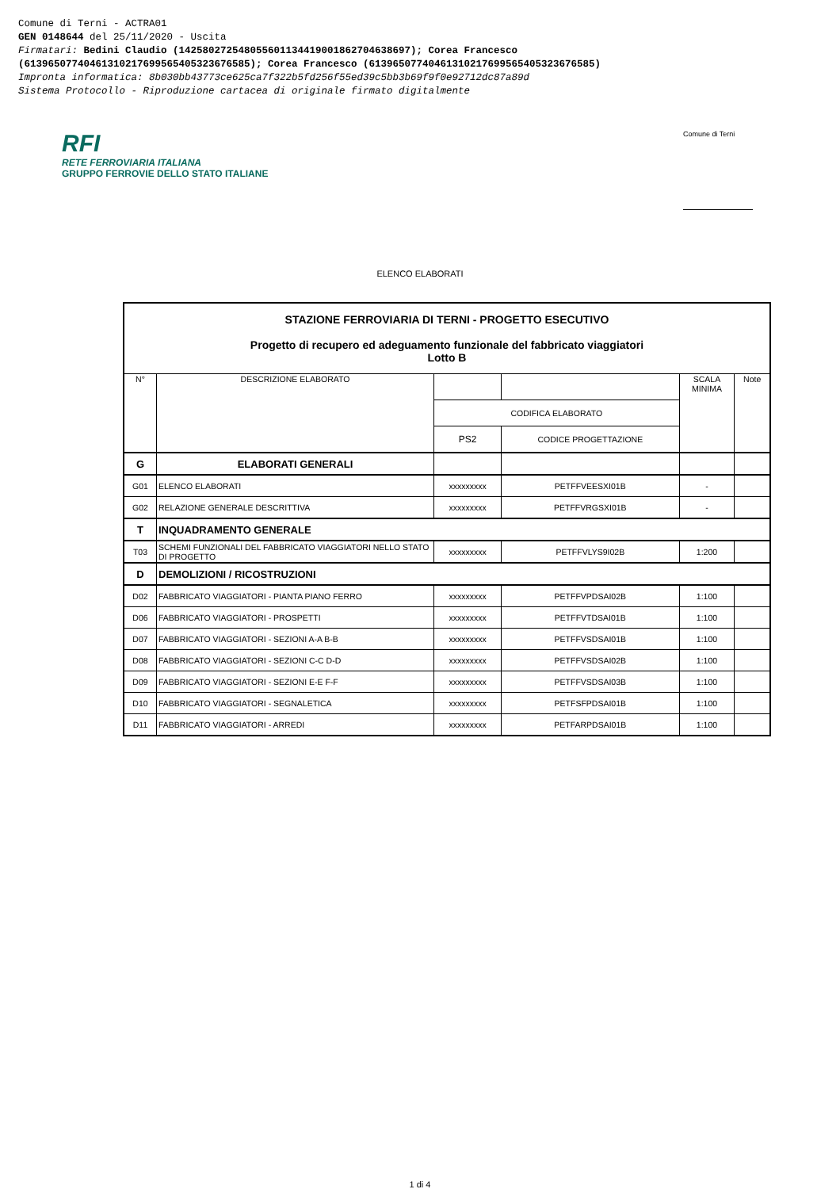Comune di Terni - ACTRA01
GEN 0148644 del 25/11/2020 - Uscita
Firmatari: Bedini Claudio (142580272548055601134419001862704638697); Corea Francesco
(61396507740461310217699565405323676585); Corea Francesco (61396507740461310217699565405323676585)
Impronta informatica: 8b030bb43773ce625ca7f322b5fd256f55ed39c5bb3b69f9f0e92712dc87a89d
Sistema Protocollo - Riproduzione cartacea di originale firmato digitalmente
RFI
RETE FERROVIARIA ITALIANA
GRUPPO FERROVIE DELLO STATO ITALIANE
Comune di Terni
ELENCO ELABORATI
| STAZIONE FERROVIARIA DI TERNI - PROGETTO ESECUTIVO Progetto di recupero ed adeguamento funzionale del fabbricato viaggiatori Lotto B | | | | | |
| N° | DESCRIZIONE ELABORATO | | | SCALA MINIMA | Note |
| | | CODIFICA ELABORATO | | | |
| | | PS2 | CODICE PROGETTAZIONE | | |
| G | ELABORATI GENERALI | | | | |
| G01 | ELENCO ELABORATI | xxxxxxxxx | PETFFVEESXI01B | - | |
| G02 | RELAZIONE GENERALE DESCRITTIVA | xxxxxxxxx | PETFFVRGSXI01B | - | |
| T | INQUADRAMENTO GENERALE | | | | |
| T03 | SCHEMI FUNZIONALI DEL FABBRICATO VIAGGIATORI NELLO STATO DI PROGETTO | xxxxxxxxx | PETFFVLYS9I02B | 1:200 | |
| D | DEMOLIZIONI / RICOSTRUZIONI | | | | |
| D02 | FABBRICATO VIAGGIATORI - PIANTA PIANO FERRO | xxxxxxxxx | PETFFVPDSAI02B | 1:100 | |
| D06 | FABBRICATO VIAGGIATORI - PROSPETTI | xxxxxxxxx | PETFFVTDSAI01B | 1:100 | |
| D07 | FABBRICATO VIAGGIATORI - SEZIONI A-A B-B | xxxxxxxxx | PETFFVSDSAI01B | 1:100 | |
| D08 | FABBRICATO VIAGGIATORI - SEZIONI C-C D-D | xxxxxxxxx | PETFFVSDSAI02B | 1:100 | |
| D09 | FABBRICATO VIAGGIATORI - SEZIONI E-E F-F | xxxxxxxxx | PETFFVSDSAI03B | 1:100 | |
| D10 | FABBRICATO VIAGGIATORI - SEGNALETICA | xxxxxxxxx | PETFSFPDSAI01B | 1:100 | |
| D11 | FABBRICATO VIAGGIATORI - ARREDI | xxxxxxxxx | PETFARPDSAI01B | 1:100 | |
1 di 4